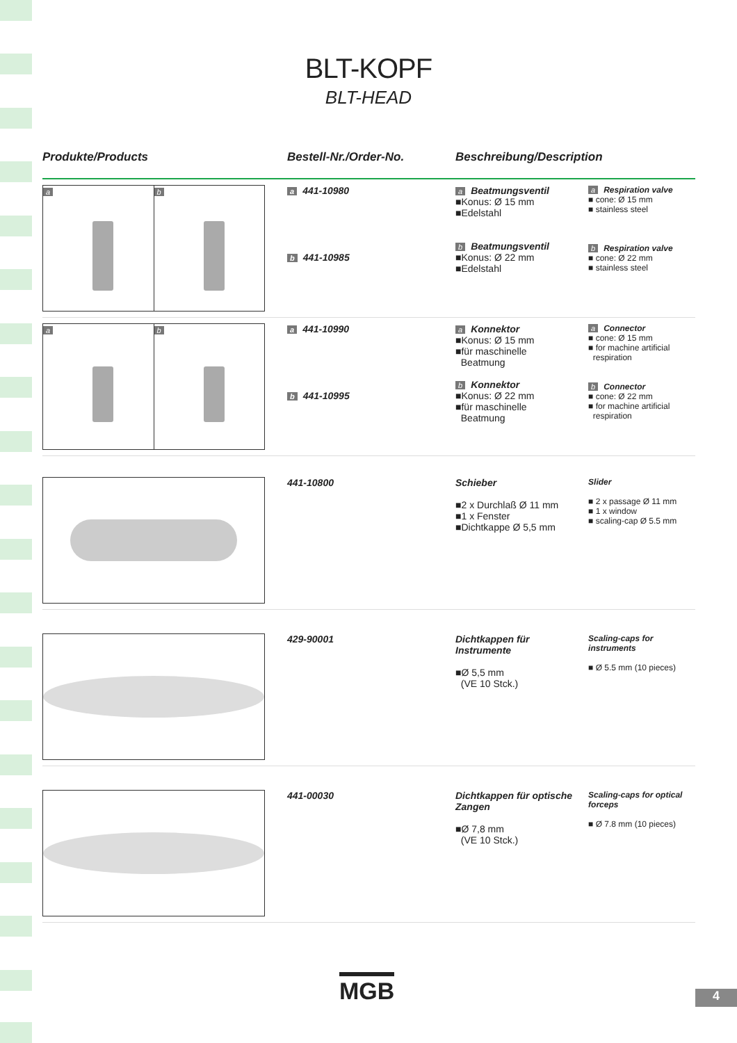BLT-KOPF
BLT-HEAD
| Produkte/Products | Bestell-Nr./Order-No. | Beschreibung/Description | |
| --- | --- | --- | --- |
| a b | a 441-10980 b 441-10985 | a Beatmungsventil ■Konus: Ø 15 mm ■Edelstahl b Beatmungsventil ■Konus: Ø 22 mm ■Edelstahl | a Respiration valve ■ cone: Ø 15 mm ■ stainless steel b Respiration valve ■ cone: Ø 22 mm ■ stainless steel |
| a b | a 441-10990 b 441-10995 | a Konnektor ■Konus: Ø 15 mm ■für maschinelle Beatmung b Konnektor ■Konus: Ø 22 mm ■für maschinelle Beatmung | a Connector ■ cone: Ø 15 mm ■ for machine artificial respiration b Connector ■ cone: Ø 22 mm ■ for machine artificial respiration |
| | 441-10800 | Schieber ■2 x Durchlaß Ø 11 mm ■1 x Fenster ■Dichtkappe Ø 5,5 mm | Slider ■ 2 x passage Ø 11 mm ■ 1 x window ■ scaling-cap Ø 5.5 mm |
| | 429-90001 | Dichtkappen für Instrumente ■Ø 5,5 mm (VE 10 Stck.) | Scaling-caps for instruments ■ Ø 5.5 mm (10 pieces) |
| | 441-00030 | Dichtkappen für optische Zangen ■Ø 7,8 mm (VE 10 Stck.) | Scaling-caps for optical forceps ■ Ø 7.8 mm (10 pieces) |
MGB 4